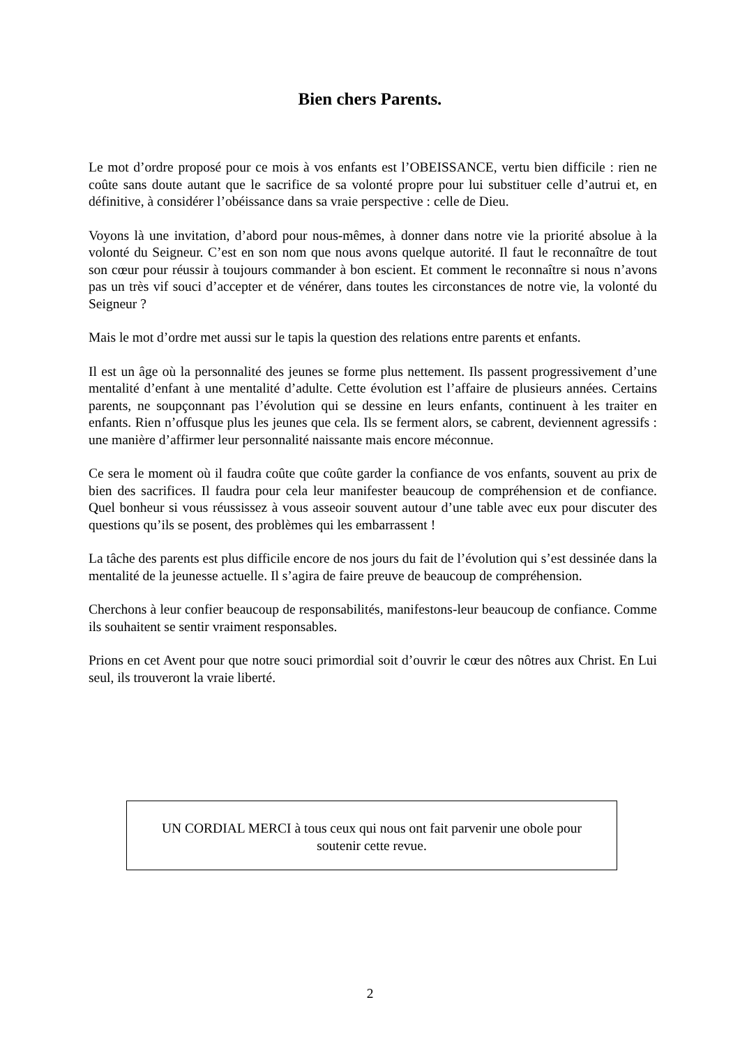Bien chers Parents.
Le mot d’ordre proposé pour ce mois à vos enfants est l’OBEISSANCE, vertu bien difficile : rien ne coûte sans doute autant que le sacrifice de sa volonté propre pour lui substituer celle d’autrui et, en définitive, à considérer l’obéissance dans sa vraie perspective : celle de Dieu.
Voyons là une invitation, d’abord pour nous-mêmes, à donner dans notre vie la priorité absolue à la volonté du Seigneur. C’est en son nom que nous avons quelque autorité. Il faut le reconnaître de tout son cœur pour réussir à toujours commander à bon escient. Et comment le reconnaître si nous n’avons pas un très vif souci d’accepter et de vénérer, dans toutes les circonstances de notre vie, la volonté du Seigneur ?
Mais le mot d’ordre met aussi sur le tapis la question des relations entre parents et enfants.
Il est un âge où la personnalité des jeunes se forme plus nettement. Ils passent progressivement d’une mentalité d’enfant à une mentalité d’adulte. Cette évolution est l’affaire de plusieurs années. Certains parents, ne soupçonnant pas l’évolution qui se dessine en leurs enfants, continuent à les traiter en enfants. Rien n’offusque plus les jeunes que cela. Ils se ferment alors, se cabrent, deviennent agressifs : une manière d’affirmer leur personnalité naissante mais encore méconnue.
Ce sera le moment où il faudra coûte que coûte garder la confiance de vos enfants, souvent au prix de bien des sacrifices. Il faudra pour cela leur manifester beaucoup de compréhension et de confiance. Quel bonheur si vous réussissez à vous asseoir souvent autour d’une table avec eux pour discuter des questions qu’ils se posent, des problèmes qui les embarrassent !
La tâche des parents est plus difficile encore de nos jours du fait de l’évolution qui s’est dessinée dans la mentalité de la jeunesse actuelle. Il s’agira de faire preuve de beaucoup de compréhension.
Cherchons à leur confier beaucoup de responsabilités, manifestons-leur beaucoup de confiance. Comme ils souhaitent se sentir vraiment responsables.
Prions en cet Avent pour que notre souci primordial soit d’ouvrir le cœur des nôtres aux Christ. En Lui seul, ils trouveront la vraie liberté.
UN CORDIAL MERCI à tous ceux qui nous ont fait parvenir une obole pour
soutenir cette revue.
2